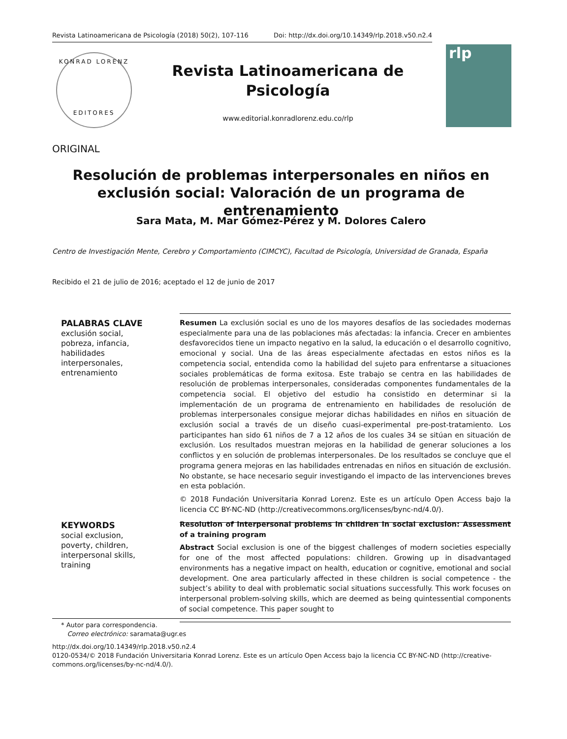Revista Latinoamericana de Psicología (2018) 50(2), 107-116 Doi: http://dx.doi.org/10.14349/rlp.2018.v50.n2.4
KONRAD LORENZ
EDITORES
Revista Latinoamericana de Psicología
www.editorial.konradlorenz.edu.co/rlp
rlp
ORIGINAL
Resolución de problemas interpersonales en niños en exclusión social: Valoración de un programa de entrenamiento
Sara Mata, M. Mar Gómez-Pérez y M. Dolores Calero
Centro de Investigación Mente, Cerebro y Comportamiento (CIMCYC), Facultad de Psicología, Universidad de Granada, España
Recibido el 21 de julio de 2016; aceptado el 12 de junio de 2017
PALABRAS CLAVE
exclusión social,
pobreza, infancia,
habilidades
interpersonales,
entrenamiento
Resumen La exclusión social es uno de los mayores desafíos de las sociedades modernas especialmente para una de las poblaciones más afectadas: la infancia. Crecer en ambientes desfavorecidos tiene un impacto negativo en la salud, la educación o el desarrollo cognitivo, emocional y social. Una de las áreas especialmente afectadas en estos niños es la competencia social, entendida como la habilidad del sujeto para enfrentarse a situaciones sociales problemáticas de forma exitosa. Este trabajo se centra en las habilidades de resolución de problemas interpersonales, consideradas componentes fundamentales de la competencia social. El objetivo del estudio ha consistido en determinar si la implementación de un programa de entrenamiento en habilidades de resolución de problemas interpersonales consigue mejorar dichas habilidades en niños en situación de exclusión social a través de un diseño cuasi-experimental pre-post-tratamiento. Los participantes han sido 61 niños de 7 a 12 años de los cuales 34 se sitúan en situación de exclusión. Los resultados muestran mejoras en la habilidad de generar soluciones a los conflictos y en solución de problemas interpersonales. De los resultados se concluye que el programa genera mejoras en las habilidades entrenadas en niños en situación de exclusión. No obstante, se hace necesario seguir investigando el impacto de las intervenciones breves en esta población.
© 2018 Fundación Universitaria Konrad Lorenz. Este es un artículo Open Access bajo la licencia CC BY-NC-ND (http://creativecommons.org/licenses/bync-nd/4.0/).
KEYWORDS
social exclusion,
poverty, children,
interpersonal skills,
training
Resolution of interpersonal problems in children in social exclusion: Assessment of a training program
Abstract Social exclusion is one of the biggest challenges of modern societies especially for one of the most affected populations: children. Growing up in disadvantaged environments has a negative impact on health, education or cognitive, emotional and social development. One area particularly affected in these children is social competence - the subject’s ability to deal with problematic social situations successfully. This work focuses on interpersonal problem-solving skills, which are deemed as being quintessential components of social competence. This paper sought to
* Autor para correspondencia.
Correo electrónico: saramata@ugr.es
http://dx.doi.org/10.14349/rlp.2018.v50.n2.4
0120-0534/© 2018 Fundación Universitaria Konrad Lorenz. Este es un artículo Open Access bajo la licencia CC BY-NC-ND (http://creative-commons.org/licenses/by-nc-nd/4.0/).